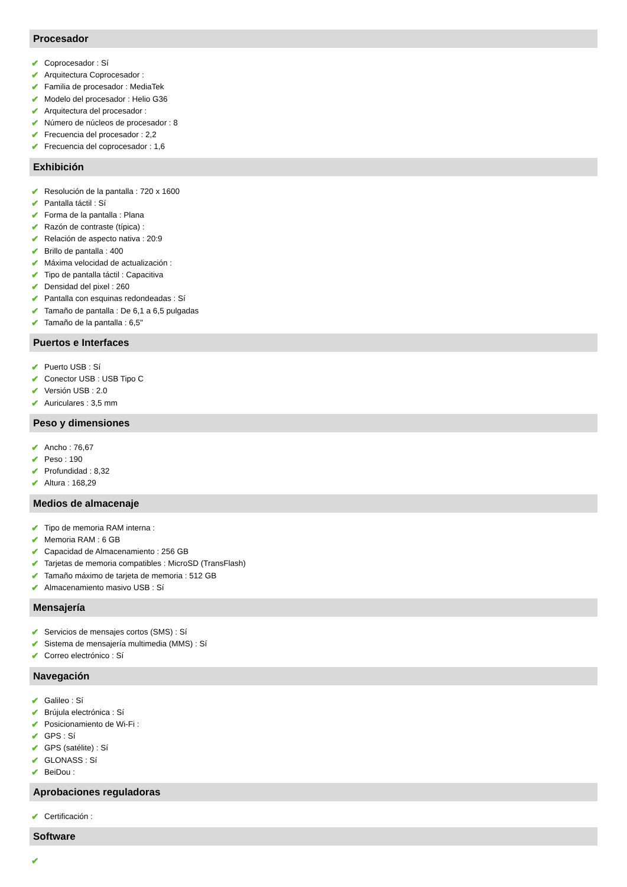Procesador
✔ Coprocesador : Sí
✔ Arquitectura Coprocesador :
✔ Familia de procesador : MediaTek
✔ Modelo del procesador : Helio G36
✔ Arquitectura del procesador :
✔ Número de núcleos de procesador : 8
✔ Frecuencia del procesador : 2,2
✔ Frecuencia del coprocesador : 1,6
Exhibición
✔ Resolución de la pantalla : 720 x 1600
✔ Pantalla táctil : Sí
✔ Forma de la pantalla : Plana
✔ Razón de contraste (típica) :
✔ Relación de aspecto nativa : 20:9
✔ Brillo de pantalla : 400
✔ Máxima velocidad de actualización :
✔ Tipo de pantalla táctil : Capacitiva
✔ Densidad del pixel : 260
✔ Pantalla con esquinas redondeadas : Sí
✔ Tamaño de pantalla : De 6,1 a 6,5 pulgadas
✔ Tamaño de la pantalla : 6,5"
Puertos e Interfaces
✔ Puerto USB : Sí
✔ Conector USB : USB Tipo C
✔ Versión USB : 2.0
✔ Auriculares : 3,5 mm
Peso y dimensiones
✔ Ancho : 76,67
✔ Peso : 190
✔ Profundidad : 8,32
✔ Altura : 168,29
Medios de almacenaje
✔ Tipo de memoria RAM interna :
✔ Memoria RAM : 6 GB
✔ Capacidad de Almacenamiento : 256 GB
✔ Tarjetas de memoria compatibles : MicroSD (TransFlash)
✔ Tamaño máximo de tarjeta de memoria : 512 GB
✔ Almacenamiento masivo USB : Sí
Mensajería
✔ Servicios de mensajes cortos (SMS) : Sí
✔ Sistema de mensajería multimedia (MMS) : Sí
✔ Correo electrónico : Sí
Navegación
✔ Galileo : Sí
✔ Brújula electrónica : Sí
✔ Posicionamiento de Wi-Fi :
✔ GPS : Sí
✔ GPS (satélite) : Sí
✔ GLONASS : Sí
✔ BeiDou :
Aprobaciones reguladoras
✔ Certificación :
Software
✔